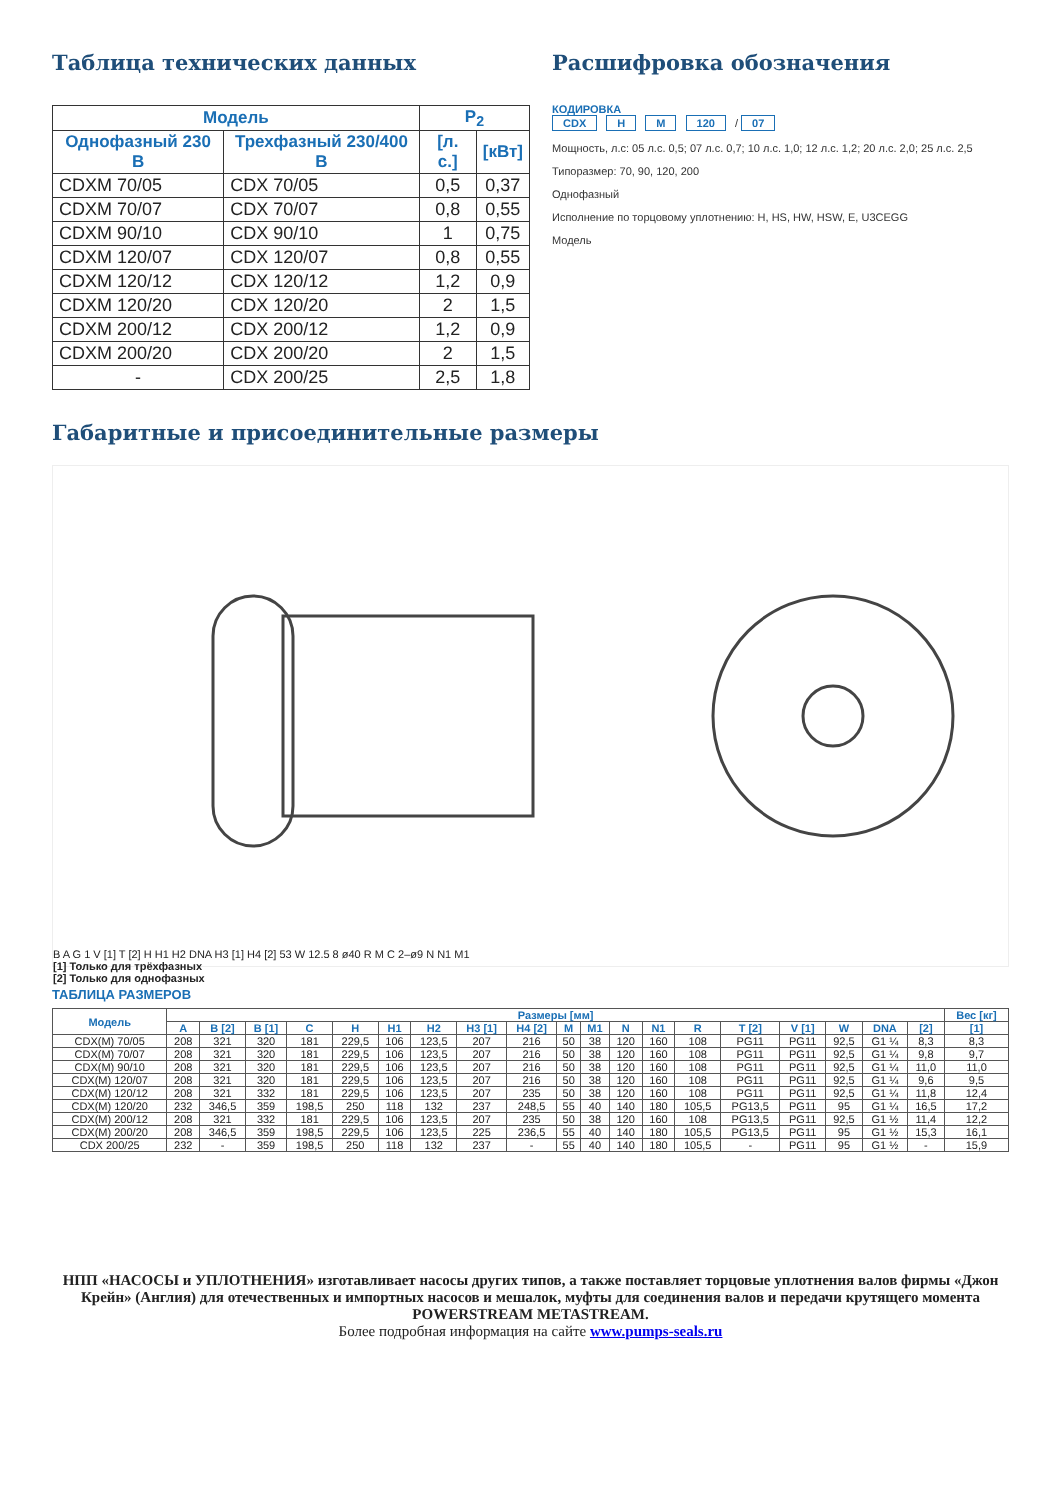Таблица технических данных
| Модель | | P<sub>2</sub> | |
| --- | --- | --- | --- |
| Однофазный 230 В | Трехфазный 230/400 В | [л. с.] | [кВт] |
| CDXM 70/05 | CDX 70/05 | 0,5 | 0,37 |
| CDXM 70/07 | CDX 70/07 | 0,8 | 0,55 |
| CDXM 90/10 | CDX 90/10 | 1 | 0,75 |
| CDXM 120/07 | CDX 120/07 | 0,8 | 0,55 |
| CDXM 120/12 | CDX 120/12 | 1,2 | 0,9 |
| CDXM 120/20 | CDX 120/20 | 2 | 1,5 |
| CDXM 200/12 | CDX 200/12 | 1,2 | 0,9 |
| CDXM 200/20 | CDX 200/20 | 2 | 1,5 |
| - | CDX 200/25 | 2,5 | 1,8 |
Расшифровка обозначения
КОДИРОВКА
CDX H M 120 / 07
Мощность, л.с: 05 л.с. 0,5; 07 л.с. 0,7; 10 л.с. 1,0; 12 л.с. 1,2; 20 л.с. 2,0; 25 л.с. 2,5
Типоразмер: 70, 90, 120, 200
Однофазный
Исполнение по торцовому уплотнению: H, HS, HW, HSW, E, U3CEGG
Модель
Габаритные и присоединительные размеры
B A G 1 V [1] T [2] H H1 H2 DNA H3 [1] H4 [2] 53 W 12.5 8 ø40 R M C 2–ø9 N N1 M1
[1] Только для трёхфазных
[2] Только для однофазных
ТАБЛИЦА РАЗМЕРОВ
| Модель | Размеры [мм] | | | | | | | | | | | | | | | | | | | Вес [кг] |
| --- | --- | --- | --- | --- | --- | --- | --- | --- | --- | --- | --- | --- | --- | --- | --- | --- | --- | --- | --- | --- |
| | A | B [2] | B [1] | C | H | H1 | H2 | H3 [1] | H4 [2] | M | M1 | N | N1 | R | T [2] | V [1] | W | DNA | [2] | [1] |
| CDX(M) 70/05 | 208 | 321 | 320 | 181 | 229,5 | 106 | 123,5 | 207 | 216 | 50 | 38 | 120 | 160 | 108 | PG11 | PG11 | 92,5 | G1 ¼ | 8,3 | 8,3 |
| CDX(M) 70/07 | 208 | 321 | 320 | 181 | 229,5 | 106 | 123,5 | 207 | 216 | 50 | 38 | 120 | 160 | 108 | PG11 | PG11 | 92,5 | G1 ¼ | 9,8 | 9,7 |
| CDX(M) 90/10 | 208 | 321 | 320 | 181 | 229,5 | 106 | 123,5 | 207 | 216 | 50 | 38 | 120 | 160 | 108 | PG11 | PG11 | 92,5 | G1 ¼ | 11,0 | 11,0 |
| CDX(M) 120/07 | 208 | 321 | 320 | 181 | 229,5 | 106 | 123,5 | 207 | 216 | 50 | 38 | 120 | 160 | 108 | PG11 | PG11 | 92,5 | G1 ¼ | 9,6 | 9,5 |
| CDX(M) 120/12 | 208 | 321 | 332 | 181 | 229,5 | 106 | 123,5 | 207 | 235 | 50 | 38 | 120 | 160 | 108 | PG11 | PG11 | 92,5 | G1 ¼ | 11,8 | 12,4 |
| CDX(M) 120/20 | 232 | 346,5 | 359 | 198,5 | 250 | 118 | 132 | 237 | 248,5 | 55 | 40 | 140 | 180 | 105,5 | PG13,5 | PG11 | 95 | G1 ¼ | 16,5 | 17,2 |
| CDX(M) 200/12 | 208 | 321 | 332 | 181 | 229,5 | 106 | 123,5 | 207 | 235 | 50 | 38 | 120 | 160 | 108 | PG13,5 | PG11 | 92,5 | G1 ½ | 11,4 | 12,2 |
| CDX(M) 200/20 | 208 | 346,5 | 359 | 198,5 | 229,5 | 106 | 123,5 | 225 | 236,5 | 55 | 40 | 140 | 180 | 105,5 | PG13,5 | PG11 | 95 | G1 ½ | 15,3 | 16,1 |
| CDX 200/25 | 232 | - | 359 | 198,5 | 250 | 118 | 132 | 237 | - | 55 | 40 | 140 | 180 | 105,5 | - | PG11 | 95 | G1 ½ | - | 15,9 |
НПП «НАСОСЫ и УПЛОТНЕНИЯ» изготавливает насосы других типов, а также поставляет торцовые уплотнения валов фирмы «Джон Крейн» (Англия) для отечественных и импортных насосов и мешалок, муфты для соединения валов и передачи крутящего момента POWERSTREAM METASTREAM.
Более подробная информация на сайте www.pumps-seals.ru